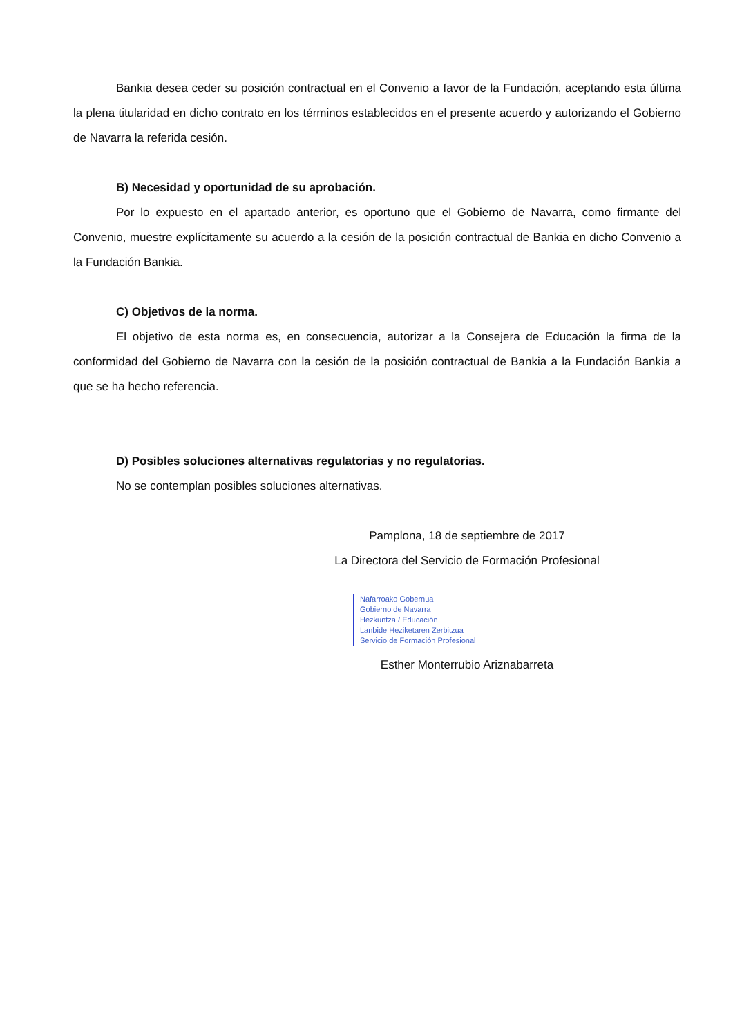Bankia desea ceder su posición contractual en el Convenio a favor de la Fundación, aceptando esta última la plena titularidad en dicho contrato en los términos establecidos en el presente acuerdo y autorizando el Gobierno de Navarra la referida cesión.
B) Necesidad y oportunidad de su aprobación.
Por lo expuesto en el apartado anterior, es oportuno que el Gobierno de Navarra, como firmante del Convenio, muestre explícitamente su acuerdo a la cesión de la posición contractual de Bankia en dicho Convenio a la Fundación Bankia.
C) Objetivos de la norma.
El objetivo de esta norma es, en consecuencia, autorizar a la Consejera de Educación la firma de la conformidad del Gobierno de Navarra con la cesión de la posición contractual de Bankia a la Fundación Bankia a que se ha hecho referencia.
D) Posibles soluciones alternativas regulatorias y no regulatorias.
No se contemplan posibles soluciones alternativas.
Pamplona, 18 de septiembre de 2017
La Directora del Servicio de Formación Profesional
Nafarroako Gobernua
Gobierno de Navarra
Hezkuntza / Educación
Lanbide Heziketaren Zerbitzua
Servicio de Formación Profesional
Esther Monterrubio Ariznabarreta